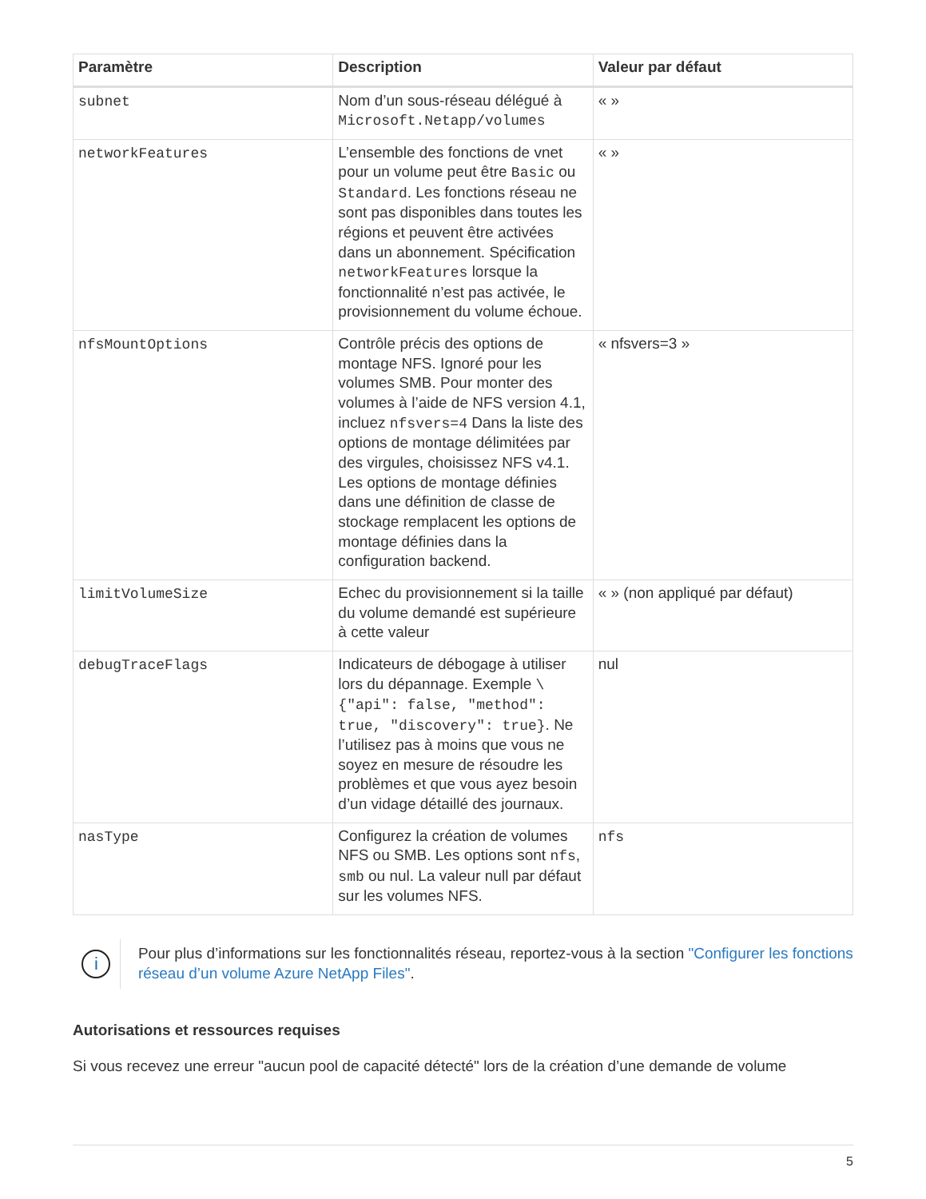| Paramètre | Description | Valeur par défaut |
| --- | --- | --- |
| subnet | Nom d’un sous-réseau délégué à Microsoft.Netapp/volumes | « » |
| networkFeatures | L’ensemble des fonctions de vnet pour un volume peut être Basic ou Standard . Les fonctions réseau ne sont pas disponibles dans toutes les régions et peuvent être activées dans un abonnement. Spécification networkFeatures lorsque la fonctionnalité n’est pas activée, le provisionnement du volume échoue. | « » |
| nfsMountOptions | Contrôle précis des options de montage NFS. Ignoré pour les volumes SMB. Pour monter des volumes à l’aide de NFS version 4.1, incluez nfsvers=4 Dans la liste des options de montage délimitées par des virgules, choisissez NFS v4.1. Les options de montage définies dans une définition de classe de stockage remplacent les options de montage définies dans la configuration backend. | « nfsvers=3 » |
| limitVolumeSize | Echec du provisionnement si la taille du volume demandé est supérieure à cette valeur | « » (non appliqué par défaut) |
| debugTraceFlags | Indicateurs de débogage à utiliser lors du dépannage. Exemple \{"api": false, "method": true, "discovery": true} . Ne l’utilisez pas à moins que vous ne soyez en mesure de résoudre les problèmes et que vous ayez besoin d’un vidage détaillé des journaux. | nul |
| nasType | Configurez la création de volumes NFS ou SMB. Les options sont nfs , smb ou nul. La valeur null par défaut sur les volumes NFS. | nfs |
i
Pour plus d’informations sur les fonctionnalités réseau, reportez-vous à la section "Configurer les fonctions réseau d’un volume Azure NetApp Files".
Autorisations et ressources requises
Si vous recevez une erreur "aucun pool de capacité détecté" lors de la création d’une demande de volume
5